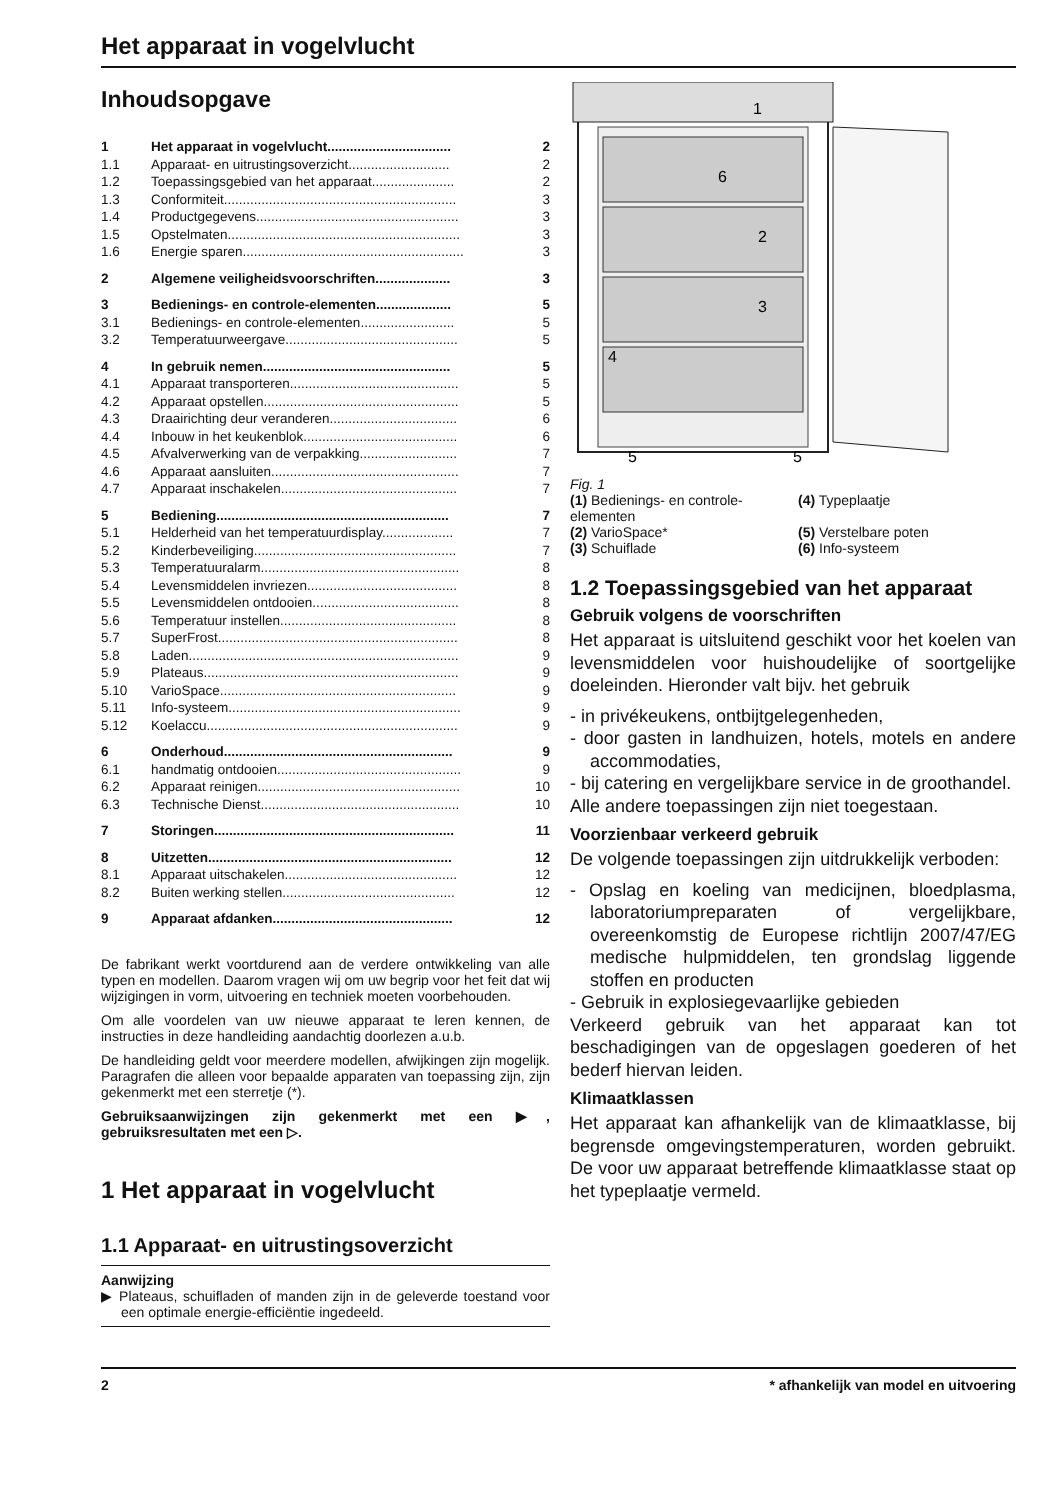Het apparaat in vogelvlucht
Inhoudsopgave
| 1 | Het apparaat in vogelvlucht................................. | 2 |
| 1.1 | Apparaat- en uitrustingsoverzicht........................... | 2 |
| 1.2 | Toepassingsgebied van het apparaat...................... | 2 |
| 1.3 | Conformiteit.............................................................. | 3 |
| 1.4 | Productgegevens...................................................... | 3 |
| 1.5 | Opstelmaten.............................................................. | 3 |
| 1.6 | Energie sparen........................................................... | 3 |
| 2 | Algemene veiligheidsvoorschriften.................... | 3 |
| 3 | Bedienings- en controle-elementen.................... | 5 |
| 3.1 | Bedienings- en controle-elementen......................... | 5 |
| 3.2 | Temperatuurweergave.............................................. | 5 |
| 4 | In gebruik nemen.................................................. | 5 |
| 4.1 | Apparaat transporteren............................................. | 5 |
| 4.2 | Apparaat opstellen.................................................... | 5 |
| 4.3 | Draairichting deur veranderen.................................. | 6 |
| 4.4 | Inbouw in het keukenblok......................................... | 6 |
| 4.5 | Afvalverwerking van de verpakking.......................... | 7 |
| 4.6 | Apparaat aansluiten.................................................. | 7 |
| 4.7 | Apparaat inschakelen............................................... | 7 |
| 5 | Bediening.............................................................. | 7 |
| 5.1 | Helderheid van het temperatuurdisplay................... | 7 |
| 5.2 | Kinderbeveiliging...................................................... | 7 |
| 5.3 | Temperatuuralarm..................................................... | 8 |
| 5.4 | Levensmiddelen invriezen........................................ | 8 |
| 5.5 | Levensmiddelen ontdooien....................................... | 8 |
| 5.6 | Temperatuur instellen............................................... | 8 |
| 5.7 | SuperFrost................................................................ | 8 |
| 5.8 | Laden........................................................................ | 9 |
| 5.9 | Plateaus.................................................................... | 9 |
| 5.10 | VarioSpace............................................................... | 9 |
| 5.11 | Info-systeem.............................................................. | 9 |
| 5.12 | Koelaccu................................................................... | 9 |
| 6 | Onderhoud............................................................. | 9 |
| 6.1 | handmatig ontdooien................................................. | 9 |
| 6.2 | Apparaat reinigen...................................................... | 10 |
| 6.3 | Technische Dienst..................................................... | 10 |
| 7 | Storingen................................................................ | 11 |
| 8 | Uitzetten................................................................. | 12 |
| 8.1 | Apparaat uitschakelen.............................................. | 12 |
| 8.2 | Buiten werking stellen.............................................. | 12 |
| 9 | Apparaat afdanken................................................ | 12 |
De fabrikant werkt voortdurend aan de verdere ontwikkeling van alle typen en modellen. Daarom vragen wij om uw begrip voor het feit dat wij wijzigingen in vorm, uitvoering en techniek moeten voorbehouden.
Om alle voordelen van uw nieuwe apparaat te leren kennen, de instructies in deze handleiding aandachtig doorlezen a.u.b.
De handleiding geldt voor meerdere modellen, afwijkingen zijn mogelijk. Paragrafen die alleen voor bepaalde apparaten van toepassing zijn, zijn gekenmerkt met een sterretje (*).
Gebruiksaanwijzingen zijn gekenmerkt met een ▶, gebruiksresultaten met een ▷.
1 Het apparaat in vogelvlucht
1.1 Apparaat- en uitrustingsoverzicht
Aanwijzing
▶ Plateaus, schuifladen of manden zijn in de geleverde toestand voor een optimale energie-efficiëntie ingedeeld.
1
6
2
3
4
5
5
Fig. 1
(1) Bedienings- en controle-elementen
(4) Typeplaatje
(2) VarioSpace*
(5) Verstelbare poten
(3) Schuiflade
(6) Info-systeem
1.2 Toepassingsgebied van het apparaat
Gebruik volgens de voorschriften
Het apparaat is uitsluitend geschikt voor het koelen van levensmiddelen voor huishoudelijke of soortgelijke doeleinden. Hieronder valt bijv. het gebruik
- in privékeukens, ontbijtgelegenheden,
- door gasten in landhuizen, hotels, motels en andere accommodaties,
- bij catering en vergelijkbare service in de groothandel.
Alle andere toepassingen zijn niet toegestaan.
Voorzienbaar verkeerd gebruik
De volgende toepassingen zijn uitdrukkelijk verboden:
- Opslag en koeling van medicijnen, bloedplasma, laboratoriumpreparaten of vergelijkbare, overeenkomstig de Europese richtlijn 2007/47/EG medische hulpmiddelen, ten grondslag liggende stoffen en producten
- Gebruik in explosiegevaarlijke gebieden
Verkeerd gebruik van het apparaat kan tot beschadigingen van de opgeslagen goederen of het bederf hiervan leiden.
Klimaatklassen
Het apparaat kan afhankelijk van de klimaatklasse, bij begrensde omgevingstemperaturen, worden gebruikt. De voor uw apparaat betreffende klimaatklasse staat op het typeplaatje vermeld.
2 * afhankelijk van model en uitvoering